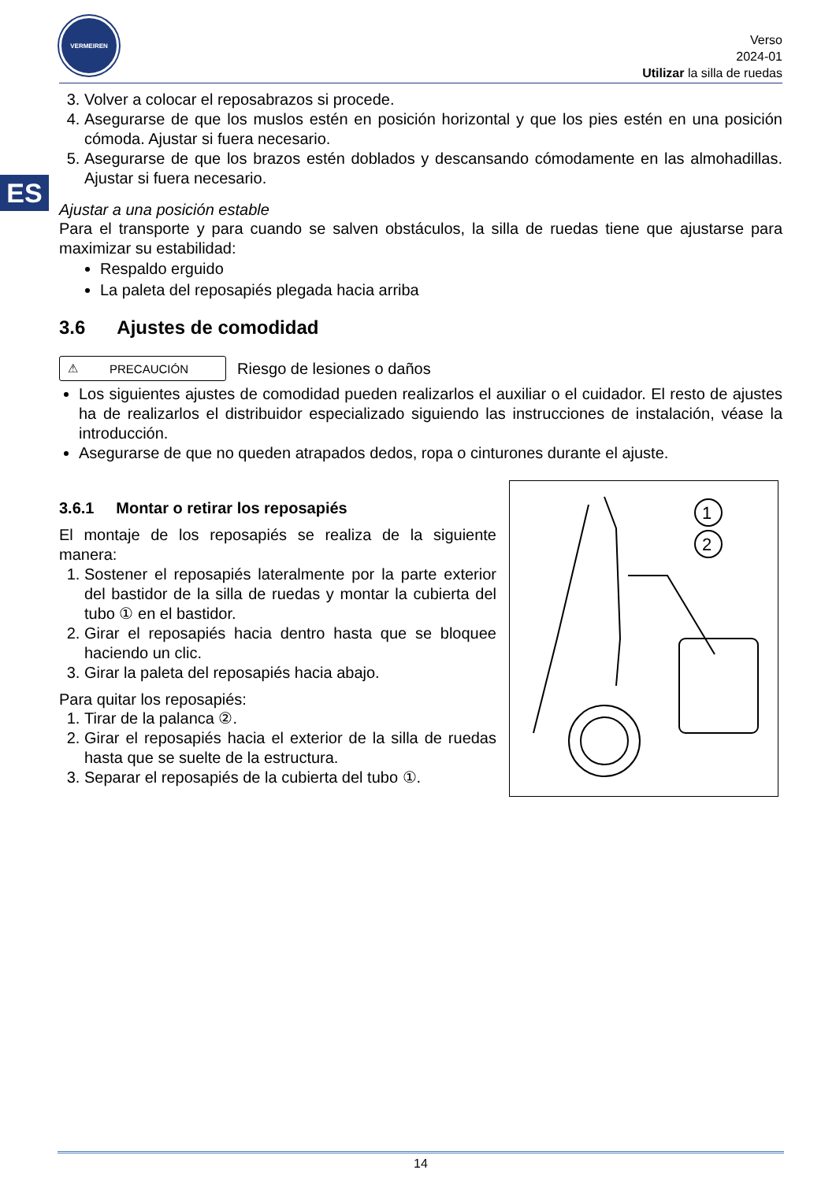ES
VERMEIREN
Verso
2024-01
Utilizar la silla de ruedas
3. Volver a colocar el reposabrazos si procede.
4. Asegurarse de que los muslos estén en posición horizontal y que los pies estén en una posición cómoda. Ajustar si fuera necesario.
5. Asegurarse de que los brazos estén doblados y descansando cómodamente en las almohadillas. Ajustar si fuera necesario.
Ajustar a una posición estable
Para el transporte y para cuando se salven obstáculos, la silla de ruedas tiene que ajustarse para maximizar su estabilidad:
Respaldo erguido
La paleta del reposapiés plegada hacia arriba
3.6 Ajustes de comodidad
⚠ PRECAUCIÓN
Riesgo de lesiones o daños
Los siguientes ajustes de comodidad pueden realizarlos el auxiliar o el cuidador. El resto de ajustes ha de realizarlos el distribuidor especializado siguiendo las instrucciones de instalación, véase la introducción.
Asegurarse de que no queden atrapados dedos, ropa o cinturones durante el ajuste.
3.6.1 Montar o retirar los reposapiés
El montaje de los reposapiés se realiza de la siguiente manera:
1. Sostener el reposapiés lateralmente por la parte exterior del bastidor de la silla de ruedas y montar la cubierta del tubo ① en el bastidor.
2. Girar el reposapiés hacia dentro hasta que se bloquee haciendo un clic.
3. Girar la paleta del reposapiés hacia abajo.
Para quitar los reposapiés:
1. Tirar de la palanca ②.
2. Girar el reposapiés hacia el exterior de la silla de ruedas hasta que se suelte de la estructura.
3. Separar el reposapiés de la cubierta del tubo ①.
1
2
14